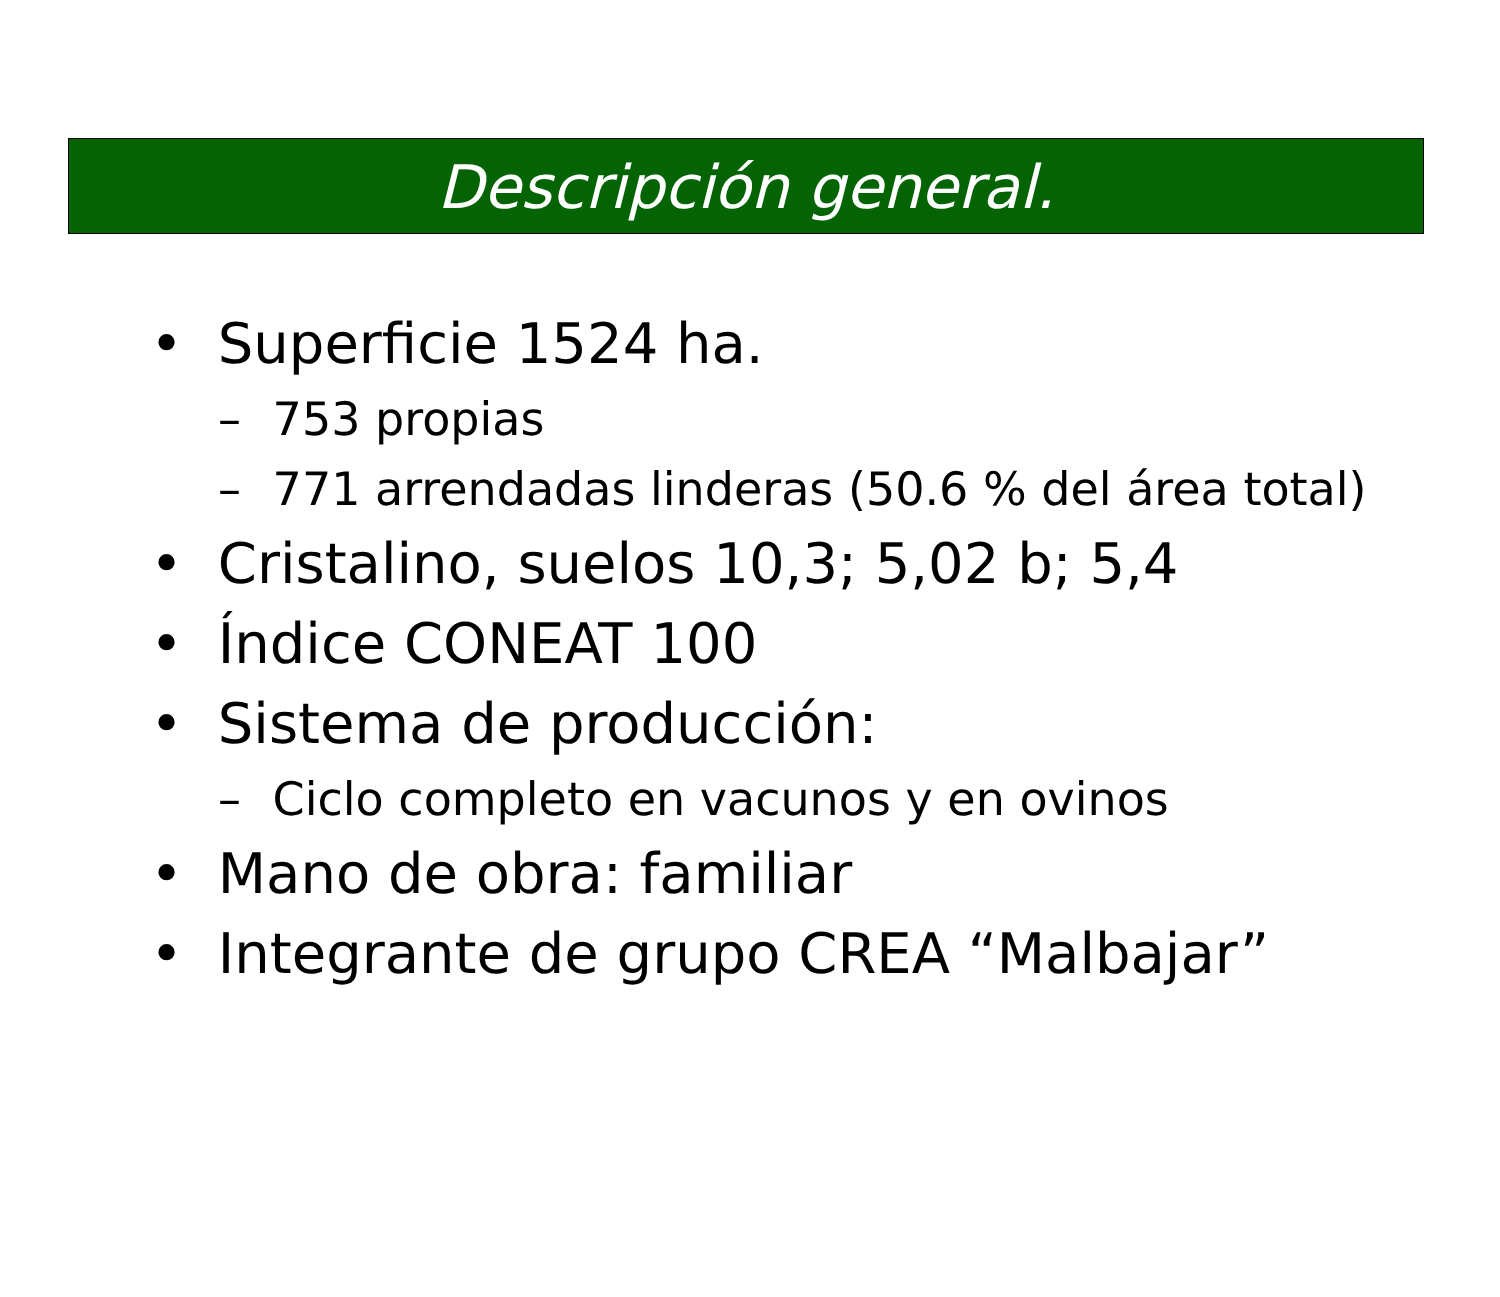Descripción general.
• Superficie 1524 ha.
– 753 propias
– 771 arrendadas linderas (50.6 % del área total)
• Cristalino, suelos 10,3; 5,02 b; 5,4
• Índice CONEAT 100
• Sistema de producción:
– Ciclo completo en vacunos y en ovinos
• Mano de obra: familiar
• Integrante de grupo CREA “Malbajar”